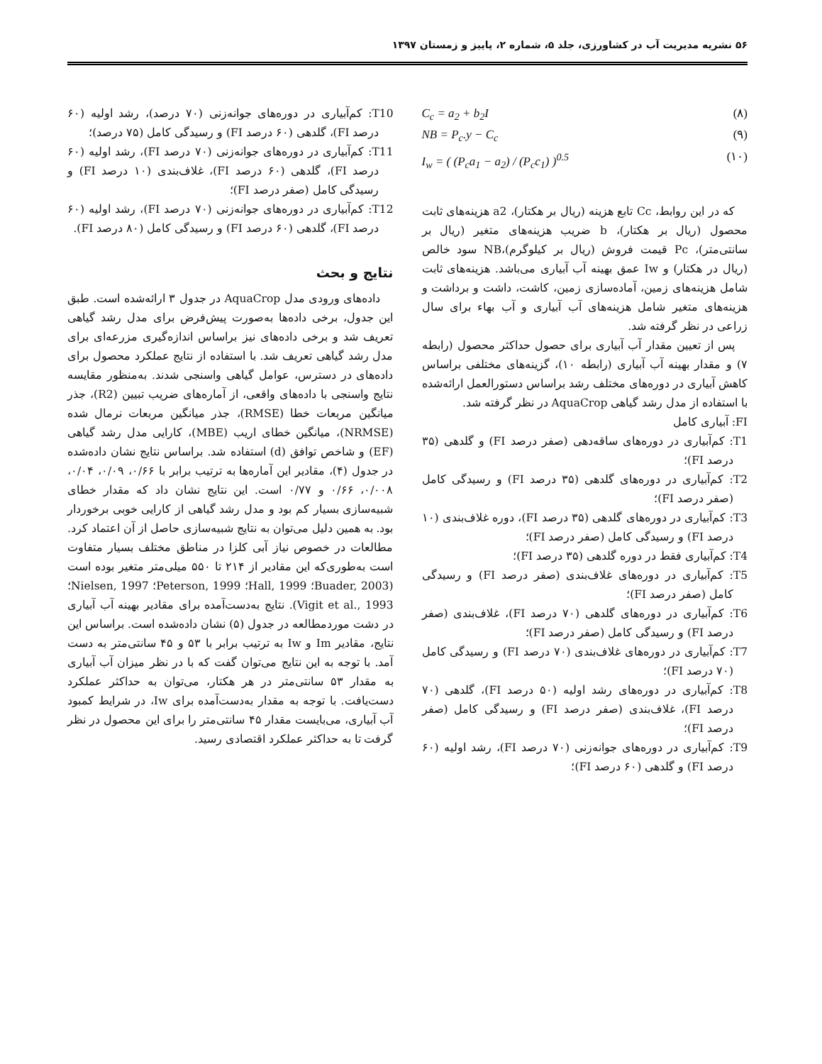۵۶ نشریه مدیریت آب در کشاورزی، جلد ۵، شماره ۲، پاییز و زمستان ۱۳۹۷
C<sub>c</sub> = a<sub>2</sub> + b<sub>2</sub>I (۸)
NB = P<sub>c</sub>.y − C<sub>c</sub> (۹)
I<sub>w</sub> = ( (P<sub>c</sub>a<sub>1</sub> − a<sub>2</sub>) / (P<sub>c</sub>c<sub>1</sub>) )<sup>0.5</sup> (۱۰)
که در این روابط، Cc تابع هزینه (ریال بر هکتار)، a2 هزینه‌های ثابت محصول (ریال بر هکتار)، b ضریب هزینه‌های متغیر (ریال بر سانتی‌متر)، Pc قیمت فروش (ریال بر کیلوگرم)،NB سود خالص (ریال در هکتار) و Iw عمق بهینه آب آبیاری می‌باشد. هزینه‌های ثابت شامل هزینه‌های زمین، آماده‌سازی زمین، کاشت، داشت و برداشت و هزینه‌های متغیر شامل هزینه‌های آب آبیاری و آب بهاء برای سال زراعی در نظر گرفته شد.
پس از تعیین مقدار آب آبیاری برای حصول حداکثر محصول (رابطه ۷) و مقدار بهینه آب آبیاری (رابطه ۱۰)، گزینه‌های مختلفی براساس کاهش آبیاری در دوره‌های مختلف رشد براساس دستورالعمل ارائه‌شده با استفاده از مدل رشد گیاهی AquaCrop در نظر گرفته شد.
FI: آبیاری کامل
T1: کم‌آبیاری در دوره‌های ساقه‌دهی (صفر درصد FI) و گلدهی (۳۵ درصد FI)؛
T2: کم‌آبیاری در دوره‌های گلدهی (۳۵ درصد FI) و رسیدگی کامل (صفر درصد FI)؛
T3: کم‌آبیاری در دوره‌های گلدهی (۳۵ درصد FI)، دوره غلاف‌بندی (۱۰ درصد FI) و رسیدگی کامل (صفر درصد FI)؛
T4: کم‌آبیاری فقط در دوره گلدهی (۳۵ درصد FI)؛
T5: کم‌آبیاری در دوره‌های غلاف‌بندی (صفر درصد FI) و رسیدگی کامل (صفر درصد FI)؛
T6: کم‌آبیاری در دوره‌های گلدهی (۷۰ درصد FI)، غلاف‌بندی (صفر درصد FI) و رسیدگی کامل (صفر درصد FI)؛
T7: کم‌آبیاری در دوره‌های غلاف‌بندی (۷۰ درصد FI) و رسیدگی کامل (۷۰ درصد FI)؛
T8: کم‌آبیاری در دوره‌های رشد اولیه (۵۰ درصد FI)، گلدهی (۷۰ درصد FI)، غلاف‌بندی (صفر درصد FI) و رسیدگی کامل (صفر درصد FI)؛
T9: کم‌آبیاری در دوره‌های جوانه‌زنی (۷۰ درصد FI)، رشد اولیه (۶۰ درصد FI) و گلدهی (۶۰ درصد FI)؛
T10: کم‌آبیاری در دوره‌های جوانه‌زنی (۷۰ درصد)، رشد اولیه (۶۰ درصد FI)، گلدهی (۶۰ درصد FI) و رسیدگی کامل (۷۵ درصد)؛
T11: کم‌آبیاری در دوره‌های جوانه‌زنی (۷۰ درصد FI)، رشد اولیه (۶۰ درصد FI)، گلدهی (۶۰ درصد FI)، غلاف‌بندی (۱۰ درصد FI) و رسیدگی کامل (صفر درصد FI)؛
T12: کم‌آبیاری در دوره‌های جوانه‌زنی (۷۰ درصد FI)، رشد اولیه (۶۰ درصد FI)، گلدهی (۶۰ درصد FI) و رسیدگی کامل (۸۰ درصد FI).
نتایج و بحث
داده‌های ورودی مدل AquaCrop در جدول ۳ ارائه‌شده است. طبق این جدول، برخی داده‌ها به‌صورت پیش‌فرض برای مدل رشد گیاهی تعریف شد و برخی داده‌های نیز براساس اندازه‌گیری مزرعه‌ای برای مدل رشد گیاهی تعریف شد. با استفاده از نتایج عملکرد محصول برای داده‌های در دسترس، عوامل گیاهی واسنجی شدند. به‌منظور مقایسه نتایج واسنجی با داده‌های واقعی، از آماره‌های ضریب تبیین (R2)، جذر میانگین مربعات خطا (RMSE)، جذر میانگین مربعات نرمال شده (NRMSE)، میانگین خطای اریب (MBE)، کارایی مدل رشد گیاهی (EF) و شاخص توافق (d) استفاده شد. براساس نتایج نشان داده‌شده در جدول (۴)، مقادیر این آماره‌ها به ترتیب برابر با ۰/۶۶، ۰/۰۹، ۰/۰۴، ۰/۰۰۸، ۰/۶۶ و ۰/۷۷ است. این نتایج نشان داد که مقدار خطای شبیه‌سازی بسیار کم بود و مدل رشد گیاهی از کارایی خوبی برخوردار بود. به همین دلیل می‌توان به نتایج شبیه‌سازی حاصل از آن اعتماد کرد. مطالعات در خصوص نیاز آبی کلزا در مناطق مختلف بسیار متفاوت است به‌طوری‌که این مقادیر از ۲۱۴ تا ۵۵۰ میلی‌متر متغیر بوده است (Buader, 2003؛ Hall, 1999؛ Peterson, 1999؛ Nielsen, 1997؛ Vigit et al., 1993). نتایج به‌دست‌آمده برای مقادیر بهینه آب آبیاری در دشت موردمطالعه در جدول (۵) نشان داده‌شده است. براساس این نتایج، مقادیر Im و Iw به ترتیب برابر با ۵۳ و ۴۵ سانتی‌متر به دست آمد. با توجه به این نتایج می‌توان گفت که با در نظر میزان آب آبیاری به مقدار ۵۳ سانتی‌متر در هر هکتار، می‌توان به حداکثر عملکرد دست‌یافت. با توجه به مقدار به‌دست‌آمده برای Iw، در شرایط کمبود آب آبیاری، می‌بایست مقدار ۴۵ سانتی‌متر را برای این محصول در نظر گرفت تا به حداکثر عملکرد اقتصادی رسید.